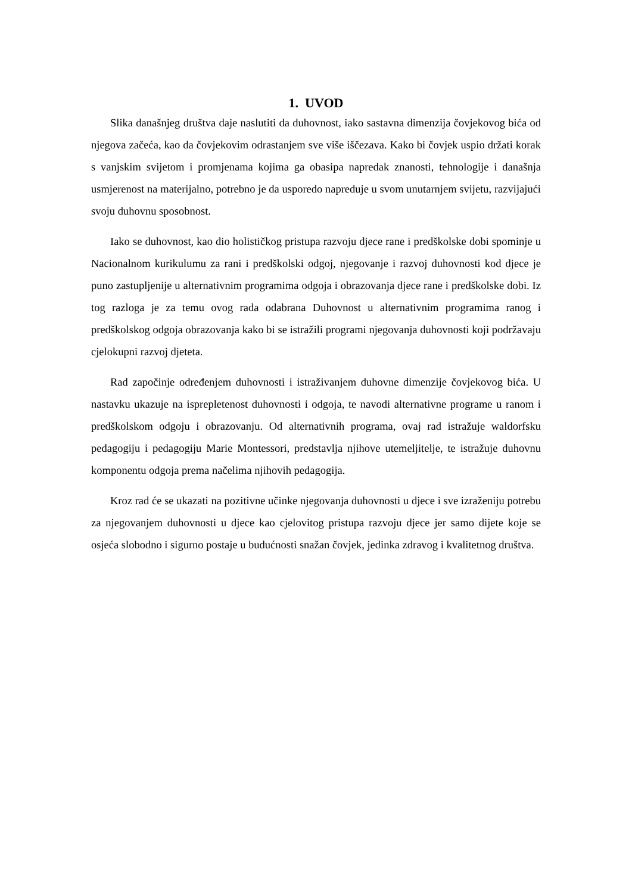1. UVOD
Slika današnjeg društva daje naslutiti da duhovnost, iako sastavna dimenzija čovjekovog bića od njegova začeća, kao da čovjekovim odrastanjem sve više iščezava. Kako bi čovjek uspio držati korak s vanjskim svijetom i promjenama kojima ga obasipa napredak znanosti, tehnologije i današnja usmjerenost na materijalno, potrebno je da usporedo napreduje u svom unutarnjem svijetu, razvijajući svoju duhovnu sposobnost.
Iako se duhovnost, kao dio holističkog pristupa razvoju djece rane i predškolske dobi spominje u Nacionalnom kurikulumu za rani i predškolski odgoj, njegovanje i razvoj duhovnosti kod djece je puno zastupljenije u alternativnim programima odgoja i obrazovanja djece rane i predškolske dobi. Iz tog razloga je za temu ovog rada odabrana Duhovnost u alternativnim programima ranog i predškolskog odgoja obrazovanja kako bi se istražili programi njegovanja duhovnosti koji podržavaju cjelokupni razvoj djeteta.
Rad započinje određenjem duhovnosti i istraživanjem duhovne dimenzije čovjekovog bića. U nastavku ukazuje na isprepletenost duhovnosti i odgoja, te navodi alternativne programe u ranom i predškolskom odgoju i obrazovanju. Od alternativnih programa, ovaj rad istražuje waldorfsku pedagogiju i pedagogiju Marie Montessori, predstavlja njihove utemeljitelje, te istražuje duhovnu komponentu odgoja prema načelima njihovih pedagogija.
Kroz rad će se ukazati na pozitivne učinke njegovanja duhovnosti u djece i sve izraženiju potrebu za njegovanjem duhovnosti u djece kao cjelovitog pristupa razvoju djece jer samo dijete koje se osjeća slobodno i sigurno postaje u budućnosti snažan čovjek, jedinka zdravog i kvalitetnog društva.